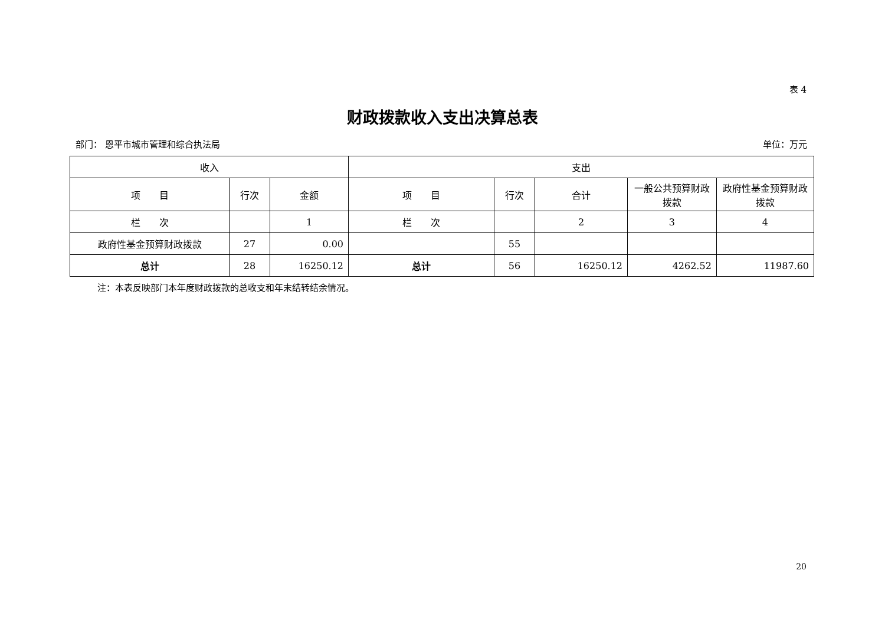表 4
财政拨款收入支出决算总表
部门： 恩平市城市管理和综合执法局 单位：万元
| 收入 | | | 支出 | | | | |
| --- | --- | --- | --- | --- | --- | --- | --- |
| 项 目 | 行次 | 金额 | 项 目 | 行次 | 合计 | 一般公共预算财政拨款 | 政府性基金预算财政拨款 |
| 栏 次 | | 1 | 栏 次 | | 2 | 3 | 4 |
| 政府性基金预算财政拨款 | 27 | 0.00 | | 55 | | | |
| 总计 | 28 | 16250.12 | 总计 | 56 | 16250.12 | 4262.52 | 11987.60 |
注：本表反映部门本年度财政拨款的总收支和年末结转结余情况。
20